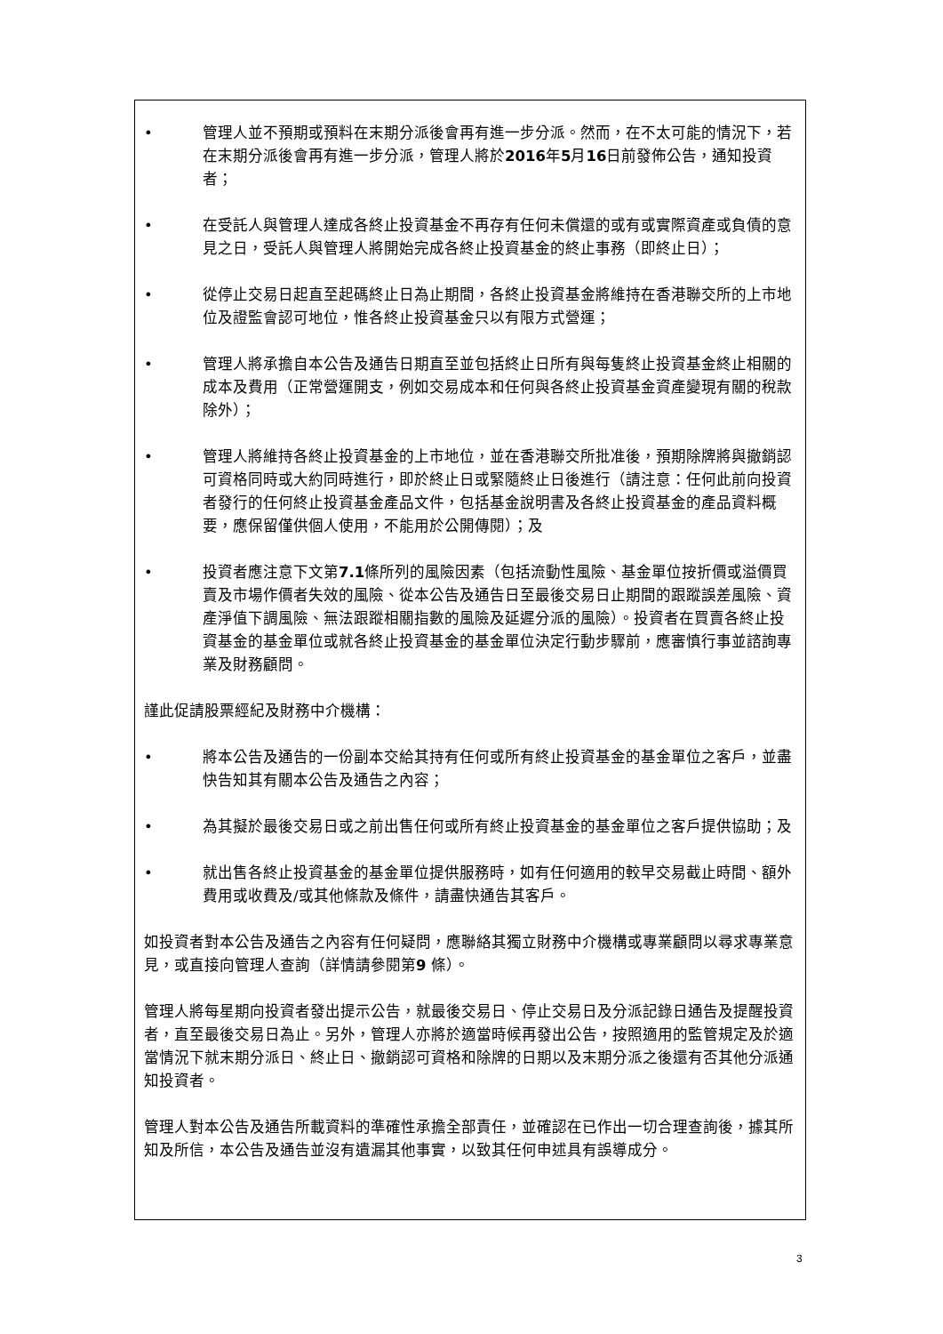• 管理人並不預期或預料在末期分派後會再有進一步分派。然而，在不太可能的情況下，若在末期分派後會再有進一步分派，管理人將於2016年5月16日前發佈公告，通知投資者；
• 在受託人與管理人達成各終止投資基金不再存有任何未償還的或有或實際資產或負債的意見之日，受託人與管理人將開始完成各終止投資基金的終止事務（即終止日）；
• 從停止交易日起直至起碼終止日為止期間，各終止投資基金將維持在香港聯交所的上市地位及證監會認可地位，惟各終止投資基金只以有限方式營運；
• 管理人將承擔自本公告及通告日期直至並包括終止日所有與每隻終止投資基金終止相關的成本及費用（正常營運開支，例如交易成本和任何與各終止投資基金資產變現有關的稅款除外）；
• 管理人將維持各終止投資基金的上市地位，並在香港聯交所批准後，預期除牌將與撤銷認可資格同時或大約同時進行，即於終止日或緊隨終止日後進行（請注意：任何此前向投資者發行的任何終止投資基金產品文件，包括基金說明書及各終止投資基金的產品資料概要，應保留僅供個人使用，不能用於公開傳閱）；及
• 投資者應注意下文第7.1條所列的風險因素（包括流動性風險、基金單位按折價或溢價買賣及市場作價者失效的風險、從本公告及通告日至最後交易日止期間的跟蹤誤差風險、資產淨值下調風險、無法跟蹤相關指數的風險及延遲分派的風險）。投資者在買賣各終止投資基金的基金單位或就各終止投資基金的基金單位決定行動步驟前，應審慎行事並諮詢專業及財務顧問。
謹此促請股票經紀及財務中介機構：
• 將本公告及通告的一份副本交給其持有任何或所有終止投資基金的基金單位之客戶，並盡快告知其有關本公告及通告之內容；
• 為其擬於最後交易日或之前出售任何或所有終止投資基金的基金單位之客戶提供協助；及
• 就出售各終止投資基金的基金單位提供服務時，如有任何適用的較早交易截止時間、額外費用或收費及/或其他條款及條件，請盡快通告其客戶。
如投資者對本公告及通告之內容有任何疑問，應聯絡其獨立財務中介機構或專業顧問以尋求專業意見，或直接向管理人查詢（詳情請參閱第9 條）。
管理人將每星期向投資者發出提示公告，就最後交易日、停止交易日及分派記錄日通告及提醒投資者，直至最後交易日為止。另外，管理人亦將於適當時候再發出公告，按照適用的監管規定及於適當情況下就末期分派日、終止日、撤銷認可資格和除牌的日期以及末期分派之後還有否其他分派通知投資者。
管理人對本公告及通告所載資料的準確性承擔全部責任，並確認在已作出一切合理查詢後，據其所知及所信，本公告及通告並沒有遺漏其他事實，以致其任何申述具有誤導成分。
3